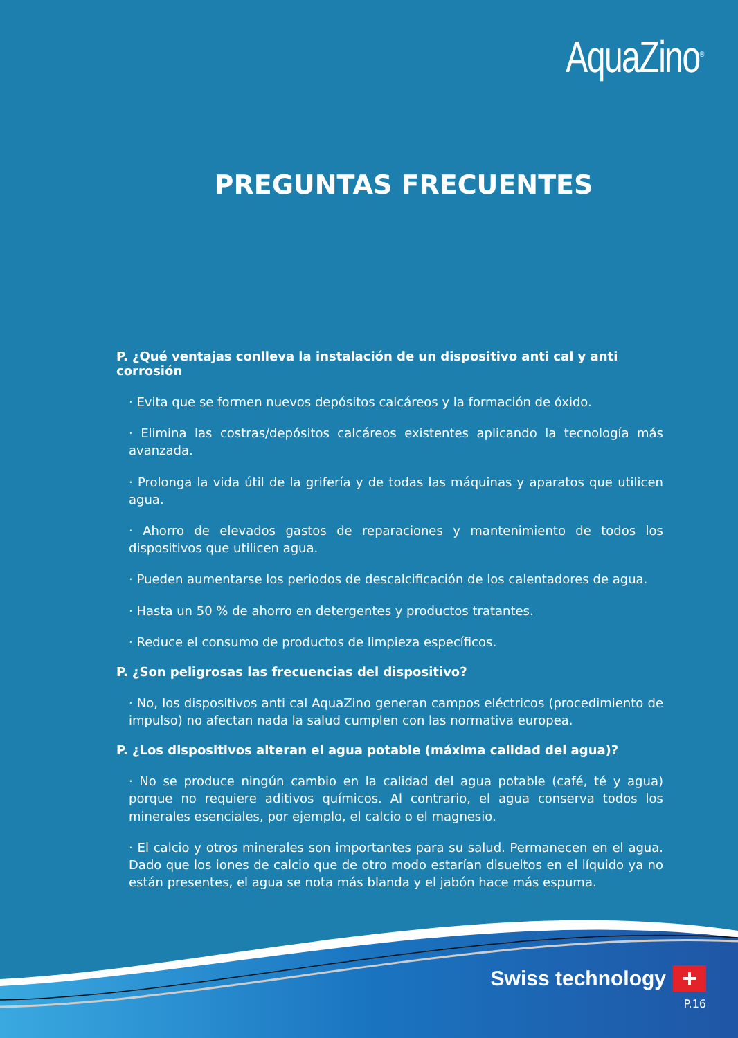AquaZino<sup>®</sup>
PREGUNTAS FRECUENTES
P. ¿Qué ventajas conlleva la instalación de un dispositivo anti cal y anti corrosión
· Evita que se formen nuevos depósitos calcáreos y la formación de óxido.
· Elimina las costras/depósitos calcáreos existentes aplicando la tecnología más avanzada.
· Prolonga la vida útil de la grifería y de todas las máquinas y aparatos que utilicen agua.
· Ahorro de elevados gastos de reparaciones y mantenimiento de todos los dispositivos que utilicen agua.
· Pueden aumentarse los periodos de descalcificación de los calentadores de agua.
· Hasta un 50 % de ahorro en detergentes y productos tratantes.
· Reduce el consumo de productos de limpieza específicos.
P. ¿Son peligrosas las frecuencias del dispositivo?
· No, los dispositivos anti cal AquaZino generan campos eléctricos (procedimiento de impulso) no afectan nada la salud cumplen con las normativa europea.
P. ¿Los dispositivos alteran el agua potable (máxima calidad del agua)?
· No se produce ningún cambio en la calidad del agua potable (café, té y agua) porque no requiere aditivos químicos. Al contrario, el agua conserva todos los minerales esenciales, por ejemplo, el calcio o el magnesio.
· El calcio y otros minerales son importantes para su salud. Permanecen en el agua. Dado que los iones de calcio que de otro modo estarían disueltos en el líquido ya no están presentes, el agua se nota más blanda y el jabón hace más espuma.
Swiss technology +
P.16